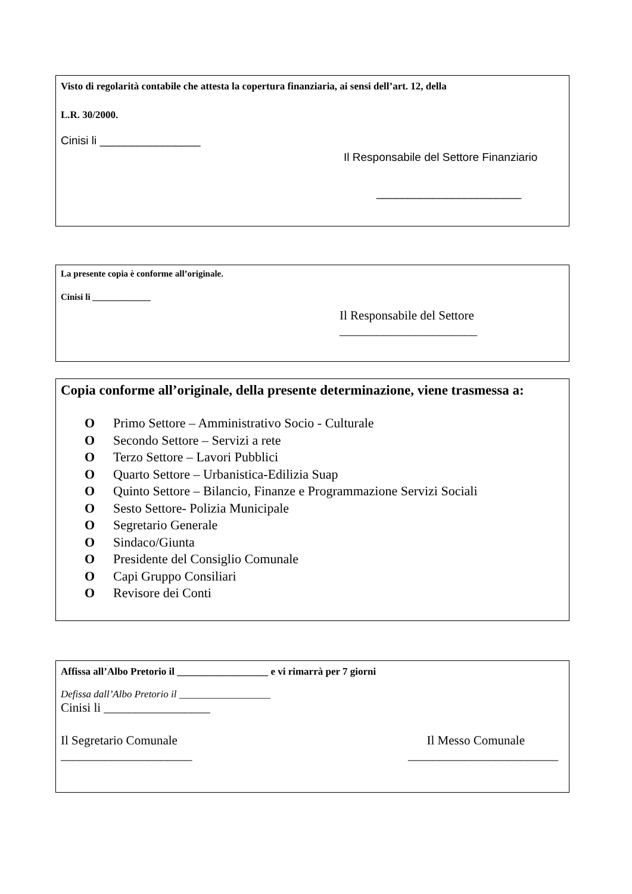Visto di regolarità contabile che attesta la copertura finanziaria, ai sensi dell’art. 12, della
L.R. 30/2000.
Cinisi li ________________
Il Responsabile del Settore Finanziario
_______________________
La presente copia è conforme all’originale.
Cinisi li _____________
Il Responsabile del Settore
______________________
Copia conforme all’originale, della presente determinazione, viene trasmessa a:
O Primo Settore – Amministrativo Socio - Culturale
O Secondo Settore – Servizi a rete
O Terzo Settore – Lavori Pubblici
O Quarto Settore – Urbanistica-Edilizia Suap
O Quinto Settore – Bilancio, Finanze e Programmazione Servizi Sociali
O Sesto Settore- Polizia Municipale
O Segretario Generale
O Sindaco/Giunta
O Presidente del Consiglio Comunale
O Capi Gruppo Consiliari
O Revisore dei Conti
Affissa all’Albo Pretorio il __________________ e vi rimarrà per 7 giorni
Defissa dall’Albo Pretorio il __________________
Cinisi li _________________
Il Segretario Comunale
_____________________ Il Messo Comunale
________________________